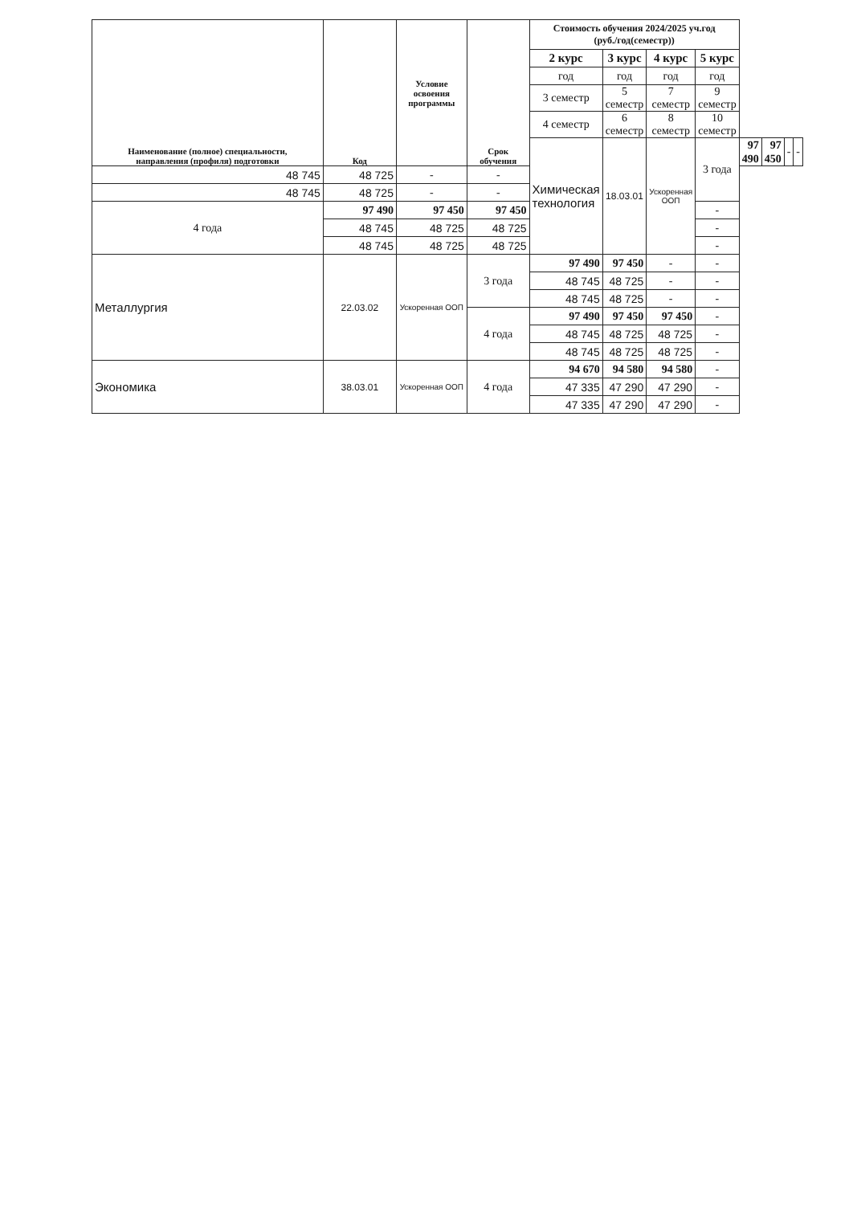| Наименование (полное) специальности, направления (профиля) подготовки | Код | Условие освоения программы | Срок обучения | Стоимость обучения 2024/2025 уч.год (руб./год(семестр)) | | | | | | | |
| --- | --- | --- | --- | --- | --- | --- | --- | --- | --- | --- | --- |
| | | | | 2 курс | 3 курс | 4 курс | 5 курс | | | | |
| | | | | год | год | год | год | | | | |
| | | | | 3 семестр | 5 семестр | 7 семестр | 9 семестр | | | | |
| | | | | 4 семестр | 6 семестр | 8 семестр | 10 семестр | | | | |
| | | | | Химическая технология | 18.03.01 | Ускоренная ООП | 3 года | 97 490 | 97 450 | - | - |
| 48 745 | 48 725 | - | - | | | | | | | | |
| 48 745 | 48 725 | - | - | | | | | | | | |
| 4 года | 97 490 | 97 450 | 97 450 | | | | - | | | | |
| | 48 745 | 48 725 | 48 725 | | | | - | | | | |
| | 48 745 | 48 725 | 48 725 | | | | - | | | | |
| Металлургия | 22.03.02 | Ускоренная ООП | 3 года | 97 490 | 97 450 | - | - | | | | |
| | | | | 48 745 | 48 725 | - | - | | | | |
| | | | | 48 745 | 48 725 | - | - | | | | |
| | | | 4 года | 97 490 | 97 450 | 97 450 | - | | | | |
| | | | | 48 745 | 48 725 | 48 725 | - | | | | |
| | | | | 48 745 | 48 725 | 48 725 | - | | | | |
| Экономика | 38.03.01 | Ускоренная ООП | 4 года | 94 670 | 94 580 | 94 580 | - | | | | |
| | | | | 47 335 | 47 290 | 47 290 | - | | | | |
| | | | | 47 335 | 47 290 | 47 290 | - | | | | |